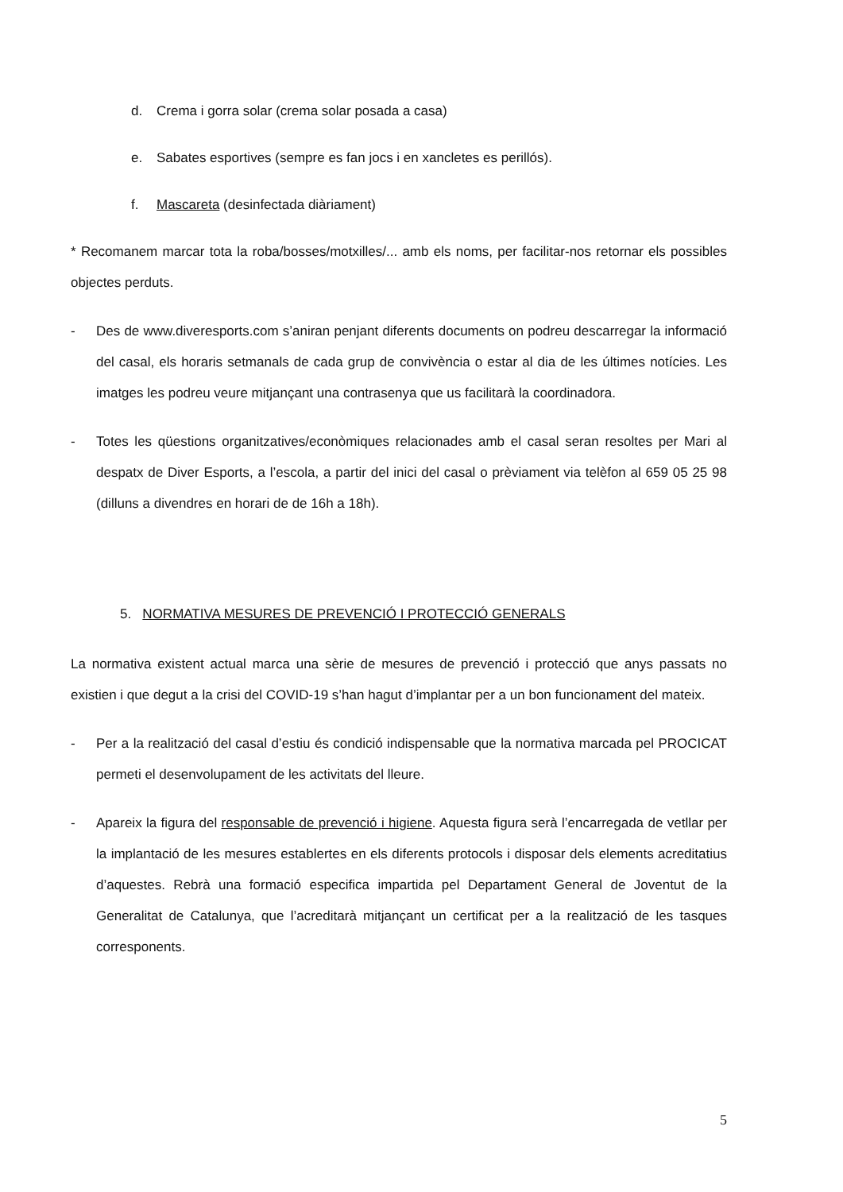d. Crema i gorra solar (crema solar posada a casa)
e. Sabates esportives (sempre es fan jocs i en xancletes es perillós).
f. Mascareta (desinfectada diàriament)
* Recomanem marcar tota la roba/bosses/motxilles/... amb els noms, per facilitar-nos retornar els possibles objectes perduts.
- Des de www.diveresports.com s’aniran penjant diferents documents on podreu descarregar la informació del casal, els horaris setmanals de cada grup de convivència o estar al dia de les últimes notícies. Les imatges les podreu veure mitjançant una contrasenya que us facilitarà la coordinadora.
- Totes les qüestions organitzatives/econòmiques relacionades amb el casal seran resoltes per Mari al despatx de Diver Esports, a l’escola, a partir del inici del casal o prèviament via telèfon al 659 05 25 98 (dilluns a divendres en horari de de 16h a 18h).
5. NORMATIVA MESURES DE PREVENCIÓ I PROTECCIÓ GENERALS
La normativa existent actual marca una sèrie de mesures de prevenció i protecció que anys passats no existien i que degut a la crisi del COVID-19 s’han hagut d’implantar per a un bon funcionament del mateix.
- Per a la realització del casal d’estiu és condició indispensable que la normativa marcada pel PROCICAT permeti el desenvolupament de les activitats del lleure.
- Apareix la figura del responsable de prevenció i higiene. Aquesta figura serà l’encarregada de vetllar per la implantació de les mesures establertes en els diferents protocols i disposar dels elements acreditatius d’aquestes. Rebrà una formació especifica impartida pel Departament General de Joventut de la Generalitat de Catalunya, que l’acreditarà mitjançant un certificat per a la realització de les tasques corresponents.
5